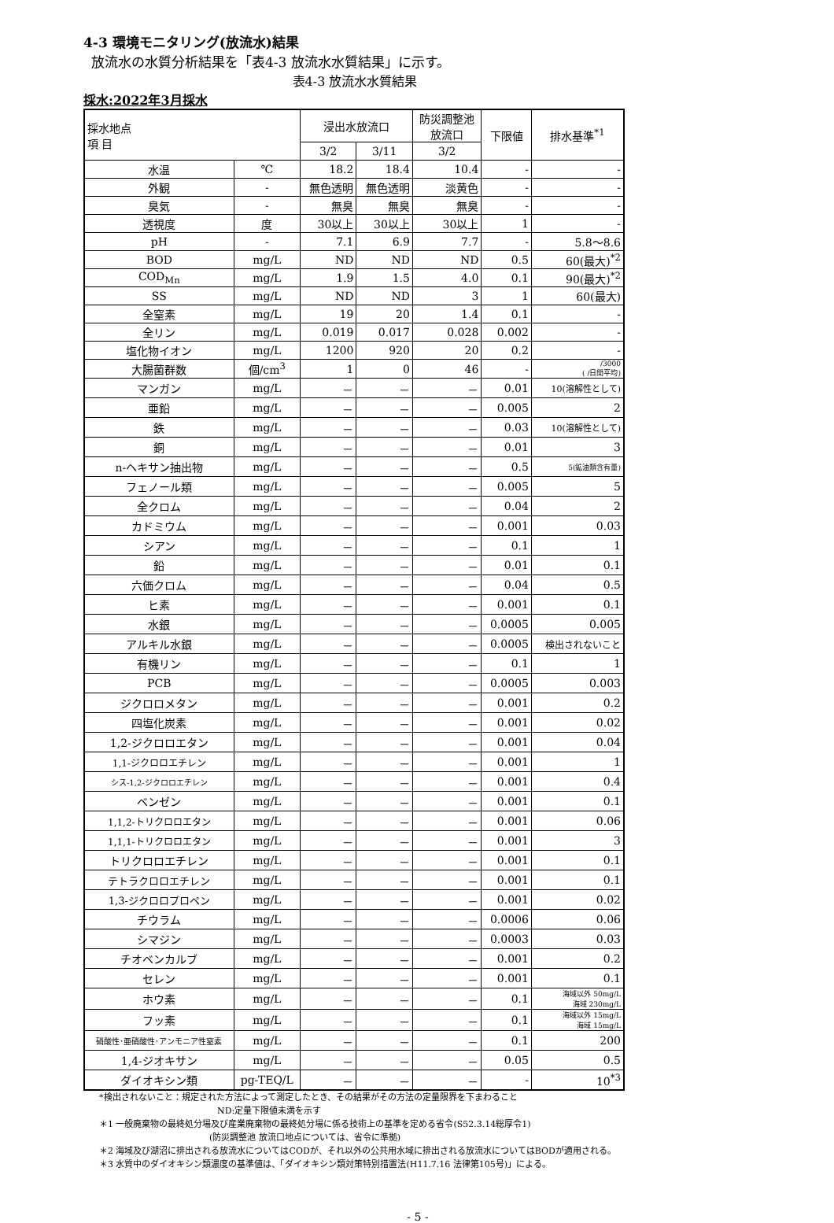4-3 環境モニタリング(放流水)結果
放流水の水質分析結果を「表4-3 放流水水質結果」に示す。
表4-3 放流水水質結果
採水:2022年3月採水
| 採水地点 項 目 | | 浸出水放流口 | | 防災調整池 放流口 | 下限値 | 排水基準<sup>*1</sup> |
| --- | --- | --- | --- | --- | --- | --- |
| | | 3/2 | 3/11 | 3/2 | | |
| 水温 | ℃ | 18.2 | 18.4 | 10.4 | - | - |
| 外観 | - | 無色透明 | 無色透明 | 淡黄色 | - | - |
| 臭気 | - | 無臭 | 無臭 | 無臭 | - | - |
| 透視度 | 度 | 30以上 | 30以上 | 30以上 | 1 | - |
| pH | - | 7.1 | 6.9 | 7.7 | - | 5.8～8.6 |
| BOD | mg/L | ND | ND | ND | 0.5 | 60(最大)<sup>*2</sup> |
| COD<sub>Mn</sub> | mg/L | 1.9 | 1.5 | 4.0 | 0.1 | 90(最大)<sup>*2</sup> |
| SS | mg/L | ND | ND | 3 | 1 | 60(最大) |
| 全窒素 | mg/L | 19 | 20 | 1.4 | 0.1 | - |
| 全リン | mg/L | 0.019 | 0.017 | 0.028 | 0.002 | - |
| 塩化物イオン | mg/L | 1200 | 920 | 20 | 0.2 | - |
| 大腸菌群数 | 個/cm<sup>3</sup> | 1 | 0 | 46 | - | /3000 ( /日間平均) |
| マンガン | mg/L | － | － | － | 0.01 | 10(溶解性として) |
| 亜鉛 | mg/L | － | － | － | 0.005 | 2 |
| 鉄 | mg/L | － | － | － | 0.03 | 10(溶解性として) |
| 銅 | mg/L | － | － | － | 0.01 | 3 |
| n-ヘキサン抽出物 | mg/L | － | － | － | 0.5 | 5(鉱油類含有量) |
| フェノール類 | mg/L | － | － | － | 0.005 | 5 |
| 全クロム | mg/L | － | － | － | 0.04 | 2 |
| カドミウム | mg/L | － | － | － | 0.001 | 0.03 |
| シアン | mg/L | － | － | － | 0.1 | 1 |
| 鉛 | mg/L | － | － | － | 0.01 | 0.1 |
| 六価クロム | mg/L | － | － | － | 0.04 | 0.5 |
| ヒ素 | mg/L | － | － | － | 0.001 | 0.1 |
| 水銀 | mg/L | － | － | － | 0.0005 | 0.005 |
| アルキル水銀 | mg/L | － | － | － | 0.0005 | 検出されないこと |
| 有機リン | mg/L | － | － | － | 0.1 | 1 |
| PCB | mg/L | － | － | － | 0.0005 | 0.003 |
| ジクロロメタン | mg/L | － | － | － | 0.001 | 0.2 |
| 四塩化炭素 | mg/L | － | － | － | 0.001 | 0.02 |
| 1,2-ジクロロエタン | mg/L | － | － | － | 0.001 | 0.04 |
| 1,1-ジクロロエチレン | mg/L | － | － | － | 0.001 | 1 |
| シス-1,2-ジクロロエチレン | mg/L | － | － | － | 0.001 | 0.4 |
| ベンゼン | mg/L | － | － | － | 0.001 | 0.1 |
| 1,1,2-トリクロロエタン | mg/L | － | － | － | 0.001 | 0.06 |
| 1,1,1-トリクロロエタン | mg/L | － | － | － | 0.001 | 3 |
| トリクロロエチレン | mg/L | － | － | － | 0.001 | 0.1 |
| テトラクロロエチレン | mg/L | － | － | － | 0.001 | 0.1 |
| 1,3-ジクロロプロペン | mg/L | － | － | － | 0.001 | 0.02 |
| チウラム | mg/L | － | － | － | 0.0006 | 0.06 |
| シマジン | mg/L | － | － | － | 0.0003 | 0.03 |
| チオベンカルブ | mg/L | － | － | － | 0.001 | 0.2 |
| セレン | mg/L | － | － | － | 0.001 | 0.1 |
| ホウ素 | mg/L | － | － | － | 0.1 | 海域以外 50mg/L 海域 230mg/L |
| フッ素 | mg/L | － | － | － | 0.1 | 海域以外 15mg/L 海域 15mg/L |
| 硝酸性･亜硝酸性･アンモニア性窒素 | mg/L | － | － | － | 0.1 | 200 |
| 1,4-ジオキサン | mg/L | － | － | － | 0.05 | 0.5 |
| ダイオキシン類 | pg-TEQ/L | － | － | － | - | 10<sup>*3</sup> |
*検出されないこと：規定された方法によって測定したとき、その結果がその方法の定量限界を下まわること
ND:定量下限値未満を示す
＊1 一般廃棄物の最終処分場及び産業廃棄物の最終処分場に係る技術上の基準を定める省令(S52.3.14総厚令1)
(防災調整池 放流口地点については、省令に準拠)
＊2 海域及び湖沼に排出される放流水についてはCODが、それ以外の公共用水域に排出される放流水についてはBODが適用される。
＊3 水質中のダイオキシン類濃度の基準値は、「ダイオキシン類対策特別措置法(H11.7.16 法律第105号)」による。
- 5 -